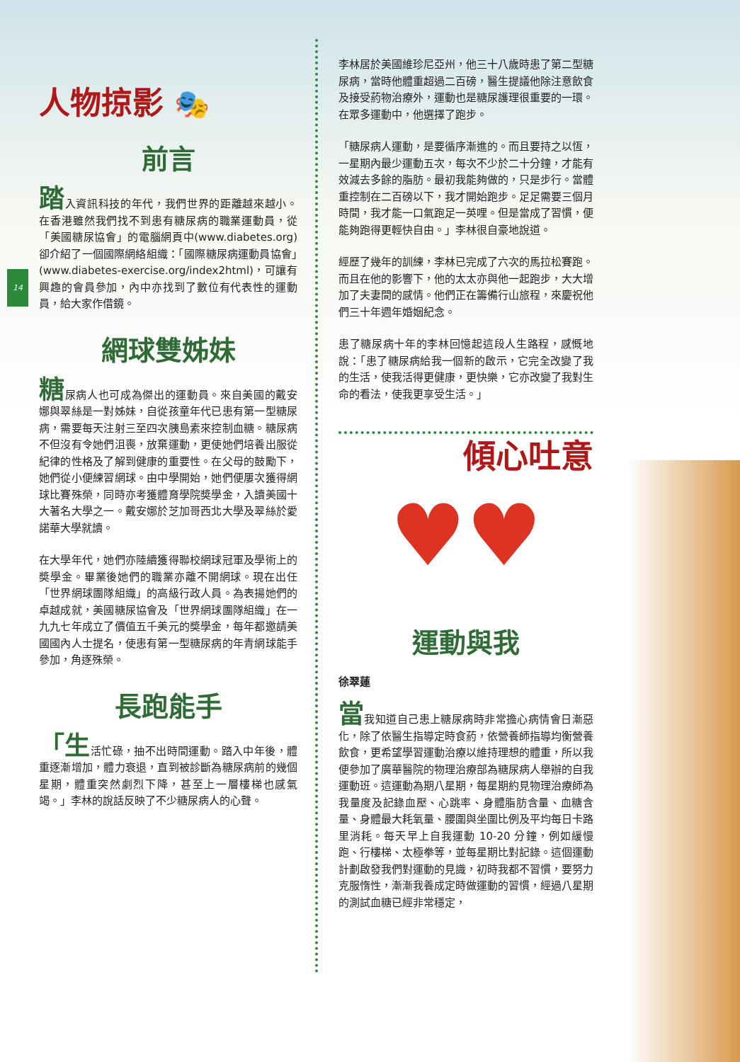14
人物掠影 🎭
前言
踏入資訊科技的年代，我們世界的距離越來越小。在香港雖然我們找不到患有糖尿病的職業運動員，從「美國糖尿協會」的電腦網頁中(www.diabetes.org)卻介紹了一個國際網絡組織：「國際糖尿病運動員協會」(www.diabetes-exercise.org/index2html)，可讓有興趣的會員參加，內中亦找到了數位有代表性的運動員，給大家作借鏡。
網球雙姊妹
糖尿病人也可成為傑出的運動員。來自美國的戴安娜與翠絲是一對姊妹，自從孩童年代已患有第一型糖尿病，需要每天注射三至四次胰島素來控制血糖。糖尿病不但沒有令她們沮喪，放棄運動，更使她們培養出服從紀律的性格及了解到健康的重要性。在父母的鼓勵下，她們從小便練習網球。由中學開始，她們便屢次獲得網球比賽殊榮，同時亦考獲體育學院奬學金，入讀美國十大著名大學之一。戴安娜於芝加哥西北大學及翠絲於愛諾華大學就讀。
在大學年代，她們亦陸續獲得聯校網球冠軍及學術上的奬學金。畢業後她們的職業亦離不開網球。現在出任「世界網球團隊組織」的高級行政人員。為表揚她們的卓越成就，美國糖尿協會及「世界網球團隊組織」在一九九七年成立了價值五千美元的奬學金，每年都邀請美國國內人士提名，使患有第一型糖尿病的年青網球能手參加，角逐殊榮。
長跑能手
「生活忙碌，抽不出時間運動。踏入中年後，體重逐漸增加，體力衰退，直到被診斷為糖尿病前的幾個星期，體重突然劇烈下降，甚至上一層樓梯也感氣竭。」李林的說話反映了不少糖尿病人的心聲。
李林居於美國維珍尼亞州，他三十八歲時患了第二型糖尿病，當時他體重超過二百磅，醫生提議他除注意飲食及接受葯物治療外，運動也是糖尿護理很重要的一環。在眾多運動中，他選擇了跑步。
「糖尿病人運動，是要循序漸進的。而且要持之以恆，一星期內最少運動五次，每次不少於二十分鐘，才能有效減去多餘的脂肪。最初我能夠做的，只是步行。當體重控制在二百磅以下，我才開始跑步。足足需要三個月時間，我才能一口氣跑足一英哩。但是當成了習慣，便能夠跑得更輕快自由。」李林很自豪地說道。
經歷了幾年的訓練，李林已完成了六次的馬拉松賽跑。而且在他的影響下，他的太太亦與他一起跑步，大大增加了夫妻間的感情。他們正在籌備行山旅程，來慶祝他們三十年週年婚姻紀念。
患了糖尿病十年的李林回憶起這段人生路程，感慨地說：「患了糖尿病給我一個新的啟示，它完全改變了我的生活，使我活得更健康，更快樂，它亦改變了我對生命的看法，使我更享受生活。」
傾心吐意
♥♥
運動與我
徐翠蓮
當我知道自己患上糖尿病時非常擔心病情會日漸惡化，除了依醫生指導定時食葯，依營養師指導均衡營養飲食，更希望學習運動治療以維持理想的體重，所以我便參加了廣華醫院的物理治療部為糖尿病人舉辦的自我運動班。這運動為期八星期，每星期約見物理治療師為我量度及記錄血壓、心跳率、身體脂肪含量、血糖含量、身體最大耗氧量、腰圍與坐圍比例及平均每日卡路里消耗。每天早上自我運動 10-20 分鐘，例如緩慢跑、行樓梯、太極拳等，並每星期比對記錄。這個運動計劃啟發我們對運動的見識，初時我都不習慣，要努力克服惰性，漸漸我養成定時做運動的習慣，經過八星期的測試血糖已經非常穩定，